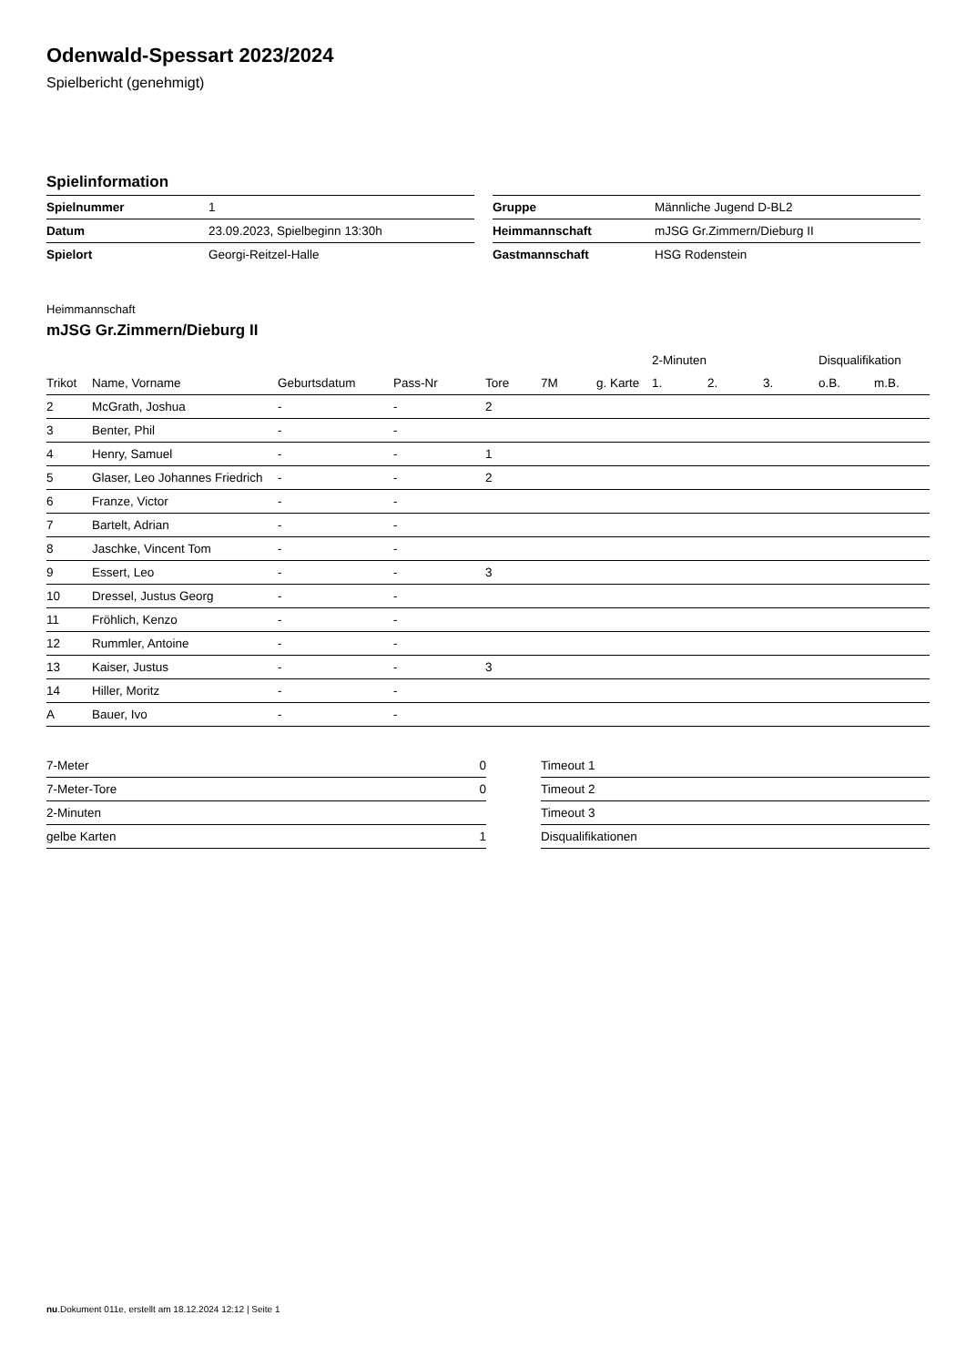Odenwald-Spessart 2023/2024
Spielbericht (genehmigt)
Spielinformation
| Spielnummer | 1 |
| Datum | 23.09.2023, Spielbeginn 13:30h |
| Spielort | Georgi-Reitzel-Halle |
| Gruppe | Männliche Jugend D-BL2 |
| Heimmannschaft | mJSG Gr.Zimmern/Dieburg II |
| Gastmannschaft | HSG Rodenstein |
Heimmannschaft
mJSG Gr.Zimmern/Dieburg II
| | | | | | | | 2-Minuten | | | Disqualifikation | |
| --- | --- | --- | --- | --- | --- | --- | --- | --- | --- | --- | --- |
| Trikot | Name, Vorname | Geburtsdatum | Pass-Nr | Tore | 7M | g. Karte | 1. | 2. | 3. | o.B. | m.B. |
| 2 | McGrath, Joshua | - | - | 2 | | | | | | | |
| 3 | Benter, Phil | - | - | | | | | | | | |
| 4 | Henry, Samuel | - | - | 1 | | | | | | | |
| 5 | Glaser, Leo Johannes Friedrich | - | - | 2 | | | | | | | |
| 6 | Franze, Victor | - | - | | | | | | | | |
| 7 | Bartelt, Adrian | - | - | | | | | | | | |
| 8 | Jaschke, Vincent Tom | - | - | | | | | | | | |
| 9 | Essert, Leo | - | - | 3 | | | | | | | |
| 10 | Dressel, Justus Georg | - | - | | | | | | | | |
| 11 | Fröhlich, Kenzo | - | - | | | | | | | | |
| 12 | Rummler, Antoine | - | - | | | | | | | | |
| 13 | Kaiser, Justus | - | - | 3 | | | | | | | |
| 14 | Hiller, Moritz | - | - | | | | | | | | |
| A | Bauer, Ivo | - | - | | | | | | | | |
| 7-Meter | 0 |
| 7-Meter-Tore | 0 |
| 2-Minuten | |
| gelbe Karten | 1 |
| Timeout 1 |
| Timeout 2 |
| Timeout 3 |
| Disqualifikationen |
nu.Dokument 011e, erstellt am 18.12.2024 12:12 | Seite 1